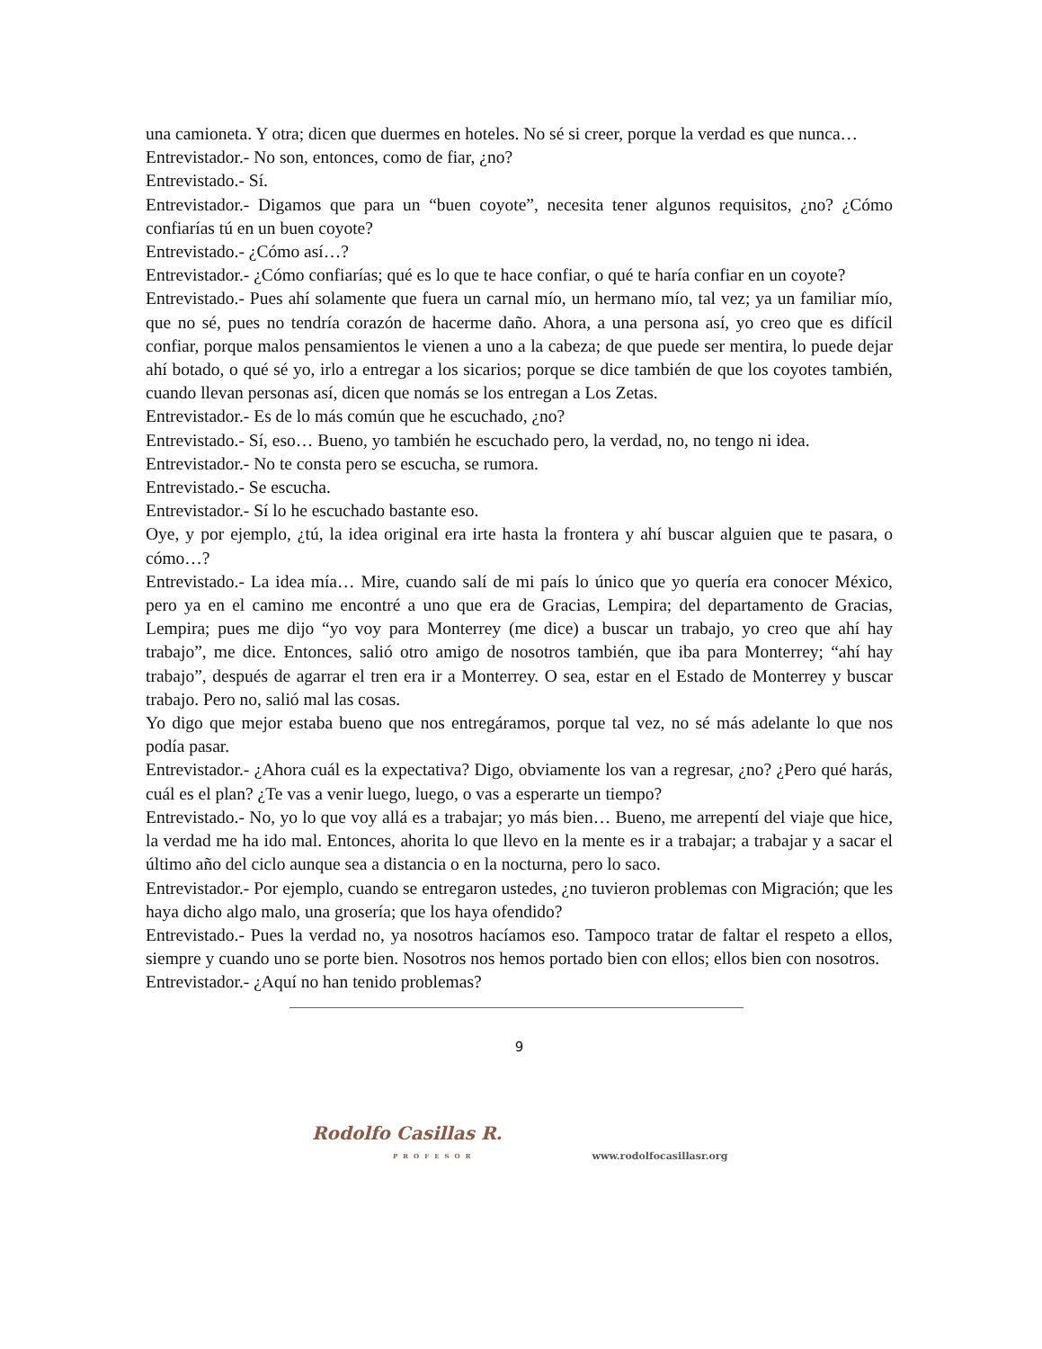una camioneta. Y otra; dicen que duermes en hoteles. No sé si creer, porque la verdad es que nunca…
Entrevistador.- No son, entonces, como de fiar, ¿no?
Entrevistado.- Sí.
Entrevistador.- Digamos que para un “buen coyote”, necesita tener algunos requisitos, ¿no? ¿Cómo confiarías tú en un buen coyote?
Entrevistado.- ¿Cómo así…?
Entrevistador.- ¿Cómo confiarías; qué es lo que te hace confiar, o qué te haría confiar en un coyote?
Entrevistado.- Pues ahí solamente que fuera un carnal mío, un hermano mío, tal vez; ya un familiar mío, que no sé, pues no tendría corazón de hacerme daño. Ahora, a una persona así, yo creo que es difícil confiar, porque malos pensamientos le vienen a uno a la cabeza; de que puede ser mentira, lo puede dejar ahí botado, o qué sé yo, irlo a entregar a los sicarios; porque se dice también de que los coyotes también, cuando llevan personas así, dicen que nomás se los entregan a Los Zetas.
Entrevistador.- Es de lo más común que he escuchado, ¿no?
Entrevistado.- Sí, eso… Bueno, yo también he escuchado pero, la verdad, no, no tengo ni idea.
Entrevistador.- No te consta pero se escucha, se rumora.
Entrevistado.- Se escucha.
Entrevistador.- Sí lo he escuchado bastante eso.
Oye, y por ejemplo, ¿tú, la idea original era irte hasta la frontera y ahí buscar alguien que te pasara, o cómo…?
Entrevistado.- La idea mía… Mire, cuando salí de mi país lo único que yo quería era conocer México, pero ya en el camino me encontré a uno que era de Gracias, Lempira; del departamento de Gracias, Lempira; pues me dijo “yo voy para Monterrey (me dice) a buscar un trabajo, yo creo que ahí hay trabajo”, me dice. Entonces, salió otro amigo de nosotros también, que iba para Monterrey; “ahí hay trabajo”, después de agarrar el tren era ir a Monterrey. O sea, estar en el Estado de Monterrey y buscar trabajo. Pero no, salió mal las cosas.
Yo digo que mejor estaba bueno que nos entregáramos, porque tal vez, no sé más adelante lo que nos podía pasar.
Entrevistador.- ¿Ahora cuál es la expectativa? Digo, obviamente los van a regresar, ¿no? ¿Pero qué harás, cuál es el plan? ¿Te vas a venir luego, luego, o vas a esperarte un tiempo?
Entrevistado.- No, yo lo que voy allá es a trabajar; yo más bien… Bueno, me arrepentí del viaje que hice, la verdad me ha ido mal. Entonces, ahorita lo que llevo en la mente es ir a trabajar; a trabajar y a sacar el último año del ciclo aunque sea a distancia o en la nocturna, pero lo saco.
Entrevistador.- Por ejemplo, cuando se entregaron ustedes, ¿no tuvieron problemas con Migración; que les haya dicho algo malo, una grosería; que los haya ofendido?
Entrevistado.- Pues la verdad no, ya nosotros hacíamos eso. Tampoco tratar de faltar el respeto a ellos, siempre y cuando uno se porte bien. Nosotros nos hemos portado bien con ellos; ellos bien con nosotros.
Entrevistador.- ¿Aquí no han tenido problemas?
9
Rodolfo Casillas R.
PROFESOR
www.rodolfocasillasr.org